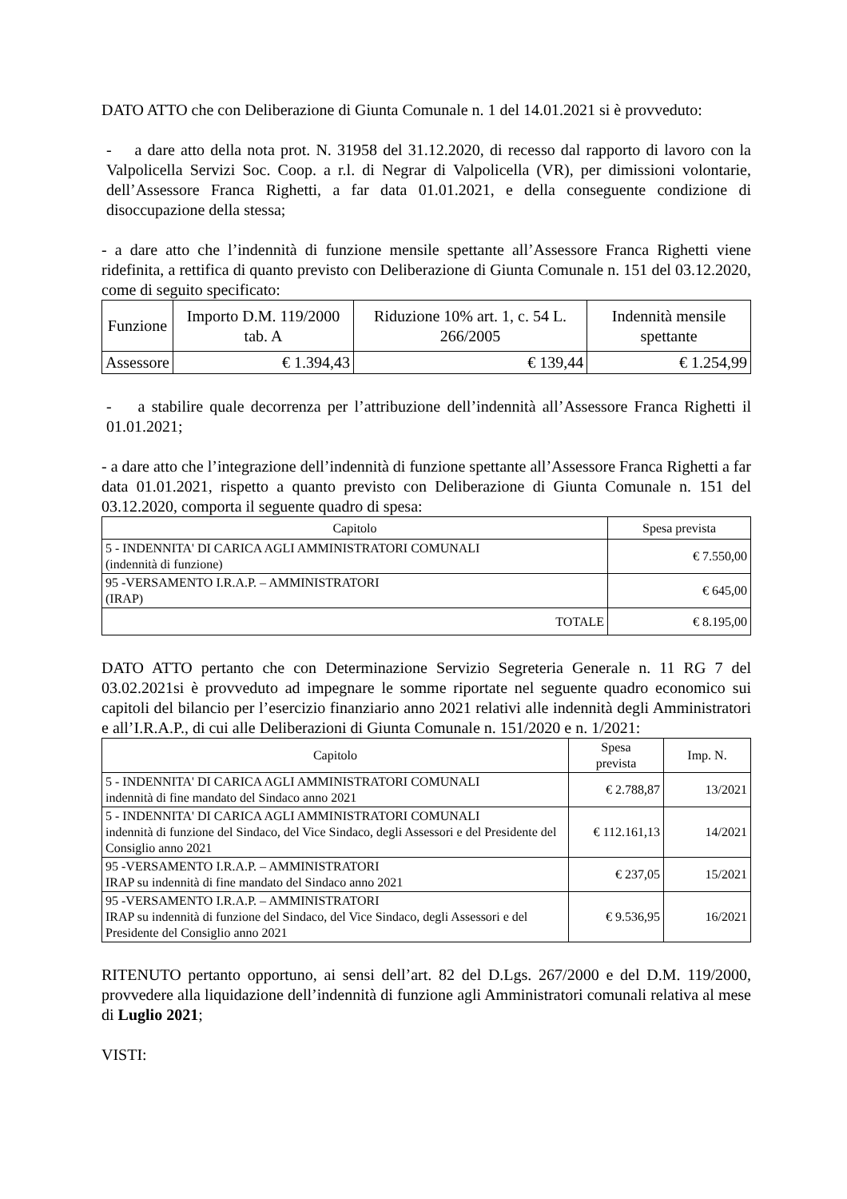DATO ATTO che con Deliberazione di Giunta Comunale n. 1 del 14.01.2021 si è provveduto:
- a dare atto della nota prot. N. 31958 del 31.12.2020, di recesso dal rapporto di lavoro con la Valpolicella Servizi Soc. Coop. a r.l. di Negrar di Valpolicella (VR), per dimissioni volontarie, dell’Assessore Franca Righetti, a far data 01.01.2021, e della conseguente condizione di disoccupazione della stessa;
- a dare atto che l’indennità di funzione mensile spettante all’Assessore Franca Righetti viene ridefinita, a rettifica di quanto previsto con Deliberazione di Giunta Comunale n. 151 del 03.12.2020, come di seguito specificato:
| Funzione | Importo D.M. 119/2000 tab. A | Riduzione 10% art. 1, c. 54 L. 266/2005 | Indennità mensile spettante |
| --- | --- | --- | --- |
| Assessore | € 1.394,43 | € 139,44 | € 1.254,99 |
- a stabilire quale decorrenza per l’attribuzione dell’indennità all’Assessore Franca Righetti il 01.01.2021;
- a dare atto che l’integrazione dell’indennità di funzione spettante all’Assessore Franca Righetti a far data 01.01.2021, rispetto a quanto previsto con Deliberazione di Giunta Comunale n. 151 del 03.12.2020, comporta il seguente quadro di spesa:
| Capitolo | Spesa prevista |
| --- | --- |
| 5 - INDENNITA' DI CARICA AGLI AMMINISTRATORI COMUNALI (indennità di funzione) | € 7.550,00 |
| 95 -VERSAMENTO I.R.A.P. – AMMINISTRATORI (IRAP) | € 645,00 |
| TOTALE | € 8.195,00 |
DATO ATTO pertanto che con Determinazione Servizio Segreteria Generale n. 11 RG 7 del 03.02.2021si è provveduto ad impegnare le somme riportate nel seguente quadro economico sui capitoli del bilancio per l’esercizio finanziario anno 2021 relativi alle indennità degli Amministratori e all’I.R.A.P., di cui alle Deliberazioni di Giunta Comunale n. 151/2020 e n. 1/2021:
| Capitolo | Spesa prevista | Imp. N. |
| --- | --- | --- |
| 5 - INDENNITA' DI CARICA AGLI AMMINISTRATORI COMUNALI indennità di fine mandato del Sindaco anno 2021 | € 2.788,87 | 13/2021 |
| 5 - INDENNITA' DI CARICA AGLI AMMINISTRATORI COMUNALI indennità di funzione del Sindaco, del Vice Sindaco, degli Assessori e del Presidente del Consiglio anno 2021 | € 112.161,13 | 14/2021 |
| 95 -VERSAMENTO I.R.A.P. – AMMINISTRATORI IRAP su indennità di fine mandato del Sindaco anno 2021 | € 237,05 | 15/2021 |
| 95 -VERSAMENTO I.R.A.P. – AMMINISTRATORI IRAP su indennità di funzione del Sindaco, del Vice Sindaco, degli Assessori e del Presidente del Consiglio anno 2021 | € 9.536,95 | 16/2021 |
RITENUTO pertanto opportuno, ai sensi dell’art. 82 del D.Lgs. 267/2000 e del D.M. 119/2000, provvedere alla liquidazione dell’indennità di funzione agli Amministratori comunali relativa al mese di Luglio 2021;
VISTI: